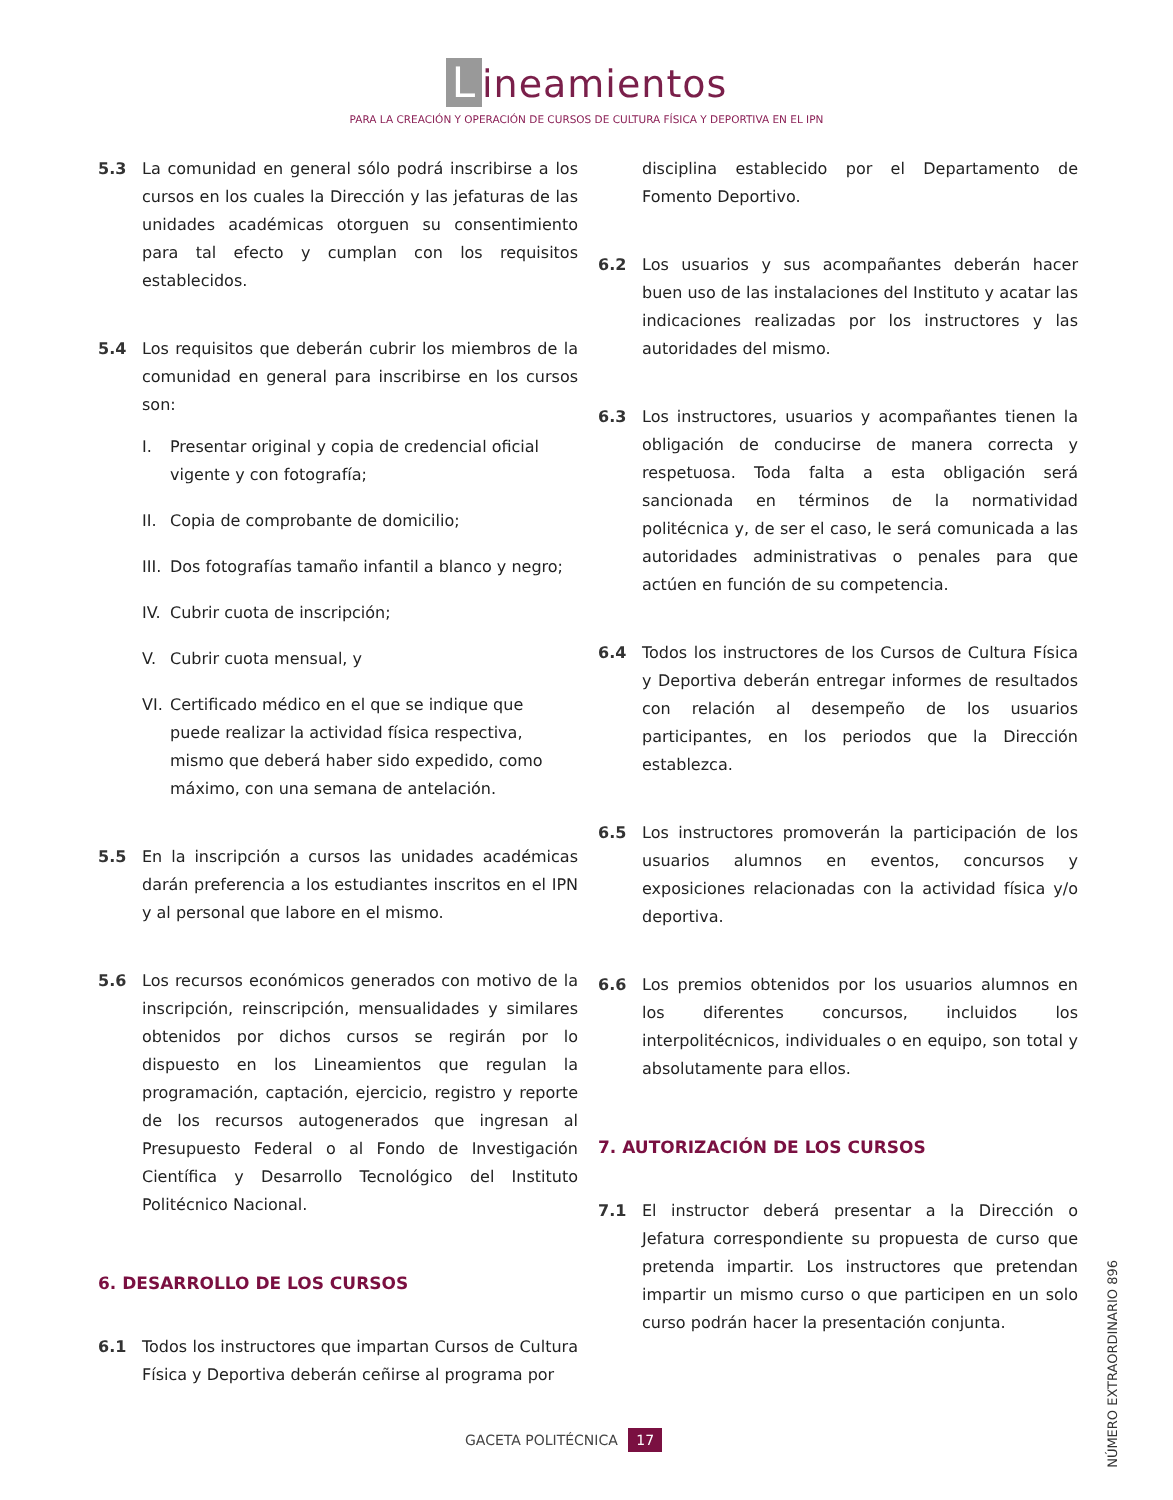Lineamientos
PARA LA CREACIÓN Y OPERACIÓN DE CURSOS DE CULTURA FÍSICA Y DEPORTIVA EN EL IPN
5.3 La comunidad en general sólo podrá inscribirse a los cursos en los cuales la Dirección y las jefaturas de las unidades académicas otorguen su consentimiento para tal efecto y cumplan con los requisitos establecidos.
5.4 Los requisitos que deberán cubrir los miembros de la comunidad en general para inscribirse en los cursos son:
I. Presentar original y copia de credencial oficial vigente y con fotografía;
II.
Copia de comprobante de domicilio;
III.
Dos fotografías tamaño infantil a blanco y negro;
IV.
Cubrir cuota de inscripción;
V. Cubrir cuota mensual, y
VI.
Certificado médico en el que se indique que puede realizar la actividad física respectiva, mismo que deberá haber sido expedido, como máximo, con una semana de antelación.
5.5 En la inscripción a cursos las unidades académicas darán preferencia a los estudiantes inscritos en el IPN y al personal que labore en el mismo.
5.6 Los recursos económicos generados con motivo de la inscripción, reinscripción, mensualidades y similares obtenidos por dichos cursos se regirán por lo dispuesto en los Lineamientos que regulan la programación, captación, ejercicio, registro y reporte de los recursos autogenerados que ingresan al Presupuesto Federal o al Fondo de Investigación Científica y Desarrollo Tecnológico del Instituto Politécnico Nacional.
6. DESARROLLO DE LOS CURSOS
6.1 Todos los instructores que impartan Cursos de Cultura Física y Deportiva deberán ceñirse al programa por
disciplina establecido por el Departamento de Fomento Deportivo.
6.2 Los usuarios y sus acompañantes deberán hacer buen uso de las instalaciones del Instituto y acatar las indicaciones realizadas por los instructores y las autoridades del mismo.
6.3 Los instructores, usuarios y acompañantes tienen la obligación de conducirse de manera correcta y respetuosa. Toda falta a esta obligación será sancionada en términos de la normatividad politécnica y, de ser el caso, le será comunicada a las autoridades administrativas o penales para que actúen en función de su competencia.
6.4 Todos los instructores de los Cursos de Cultura Física y Deportiva deberán entregar informes de resultados con relación al desempeño de los usuarios participantes, en los periodos que la Dirección establezca.
6.5 Los instructores promoverán la participación de los usuarios alumnos en eventos, concursos y exposiciones relacionadas con la actividad física y/o deportiva.
6.6 Los premios obtenidos por los usuarios alumnos en los diferentes concursos, incluidos los interpolitécnicos, individuales o en equipo, son total y absolutamente para ellos.
7. AUTORIZACIÓN DE LOS CURSOS
7.1 El instructor deberá presentar a la Dirección o Jefatura correspondiente su propuesta de curso que pretenda impartir. Los instructores que pretendan impartir un mismo curso o que participen en un solo curso podrán hacer la presentación conjunta.
GACETA POLITÉCNICA 17
NÚMERO EXTRAORDINARIO 896